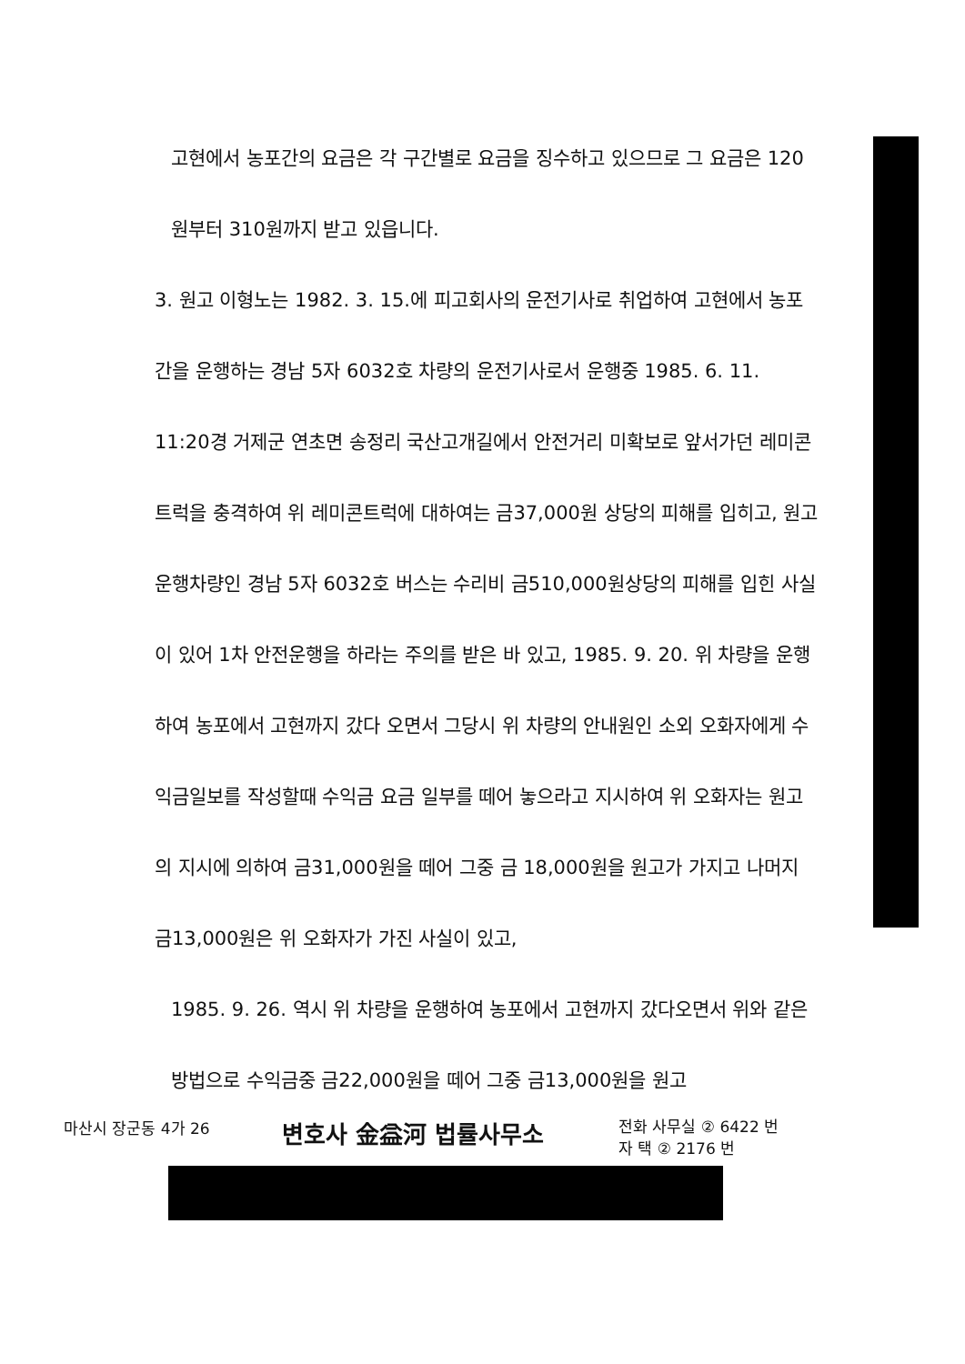고현에서 농포간의 요금은 각 구간별로 요금을 징수하고 있으므로 그 요금은 120원부터 310원까지 받고 있읍니다.
3. 원고 이형노는 1982. 3. 15.에 피고회사의 운전기사로 취업하여 고현에서 농포간을 운행하는 경남 5자 6032호 차량의 운전기사로서 운행중 1985. 6. 11. 11:20경 거제군 연초면 송정리 국산고개길에서 안전거리 미확보로 앞서가던 레미콘트럭을 충격하여 위 레미콘트럭에 대하여는 금37,000원 상당의 피해를 입히고, 원고 운행차량인 경남 5자 6032호 버스는 수리비 금510,000원상당의 피해를 입힌 사실이 있어 1차 안전운행을 하라는 주의를 받은 바 있고, 1985. 9. 20. 위 차량을 운행하여 농포에서 고현까지 갔다 오면서 그당시 위 차량의 안내원인 소외 오화자에게 수익금일보를 작성할때 수익금 요금 일부를 떼어 놓으라고 지시하여 위 오화자는 원고의 지시에 의하여 금31,000원을 떼어 그중 금 18,000원을 원고가 가지고 나머지 금13,000원은 위 오화자가 가진 사실이 있고,
1985. 9. 26. 역시 위 차량을 운행하여 농포에서 고현까지 갔다오면서 위와 같은 방법으로 수익금중 금22,000원을 떼어 그중 금13,000원을 원고
마산시 장군동 4가 26
변호사 金益河 법률사무소
전화 사무실 ② 6422 번
자 택 ② 2176 번